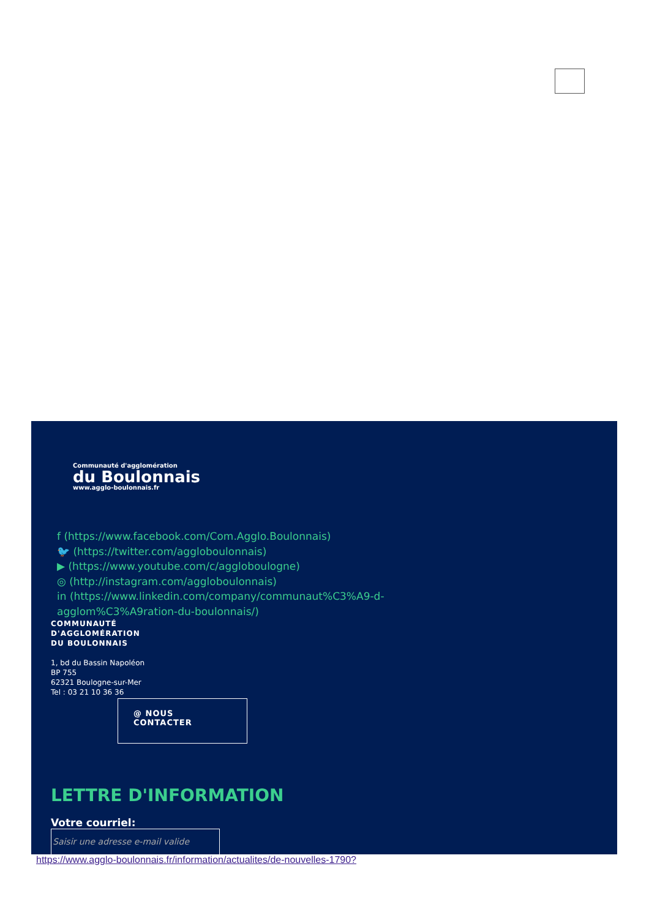Communauté d'agglomération
du Boulonnais
www.agglo-boulonnais.fr
f (https://www.facebook.com/Com.Agglo.Boulonnais)
🐦 (https://twitter.com/aggloboulonnais)
▶ (https://www.youtube.com/c/aggloboulogne)
◎ (http://instagram.com/aggloboulonnais)
in (https://www.linkedin.com/company/communaut%C3%A9-d-agglom%C3%A9ration-du-boulonnais/)
COMMUNAUTÉ
D'AGGLOMÉRATION
DU BOULONNAIS
1, bd du Bassin Napoléon
BP 755
62321 Boulogne-sur-Mer
Tel : 03 21 10 36 36
@ NOUS
CONTACTER
LETTRE D'INFORMATION
Votre courriel:
Saisir une adresse e-mail valide
https://www.agglo-boulonnais.fr/information/actualites/de-nouvelles-1790?